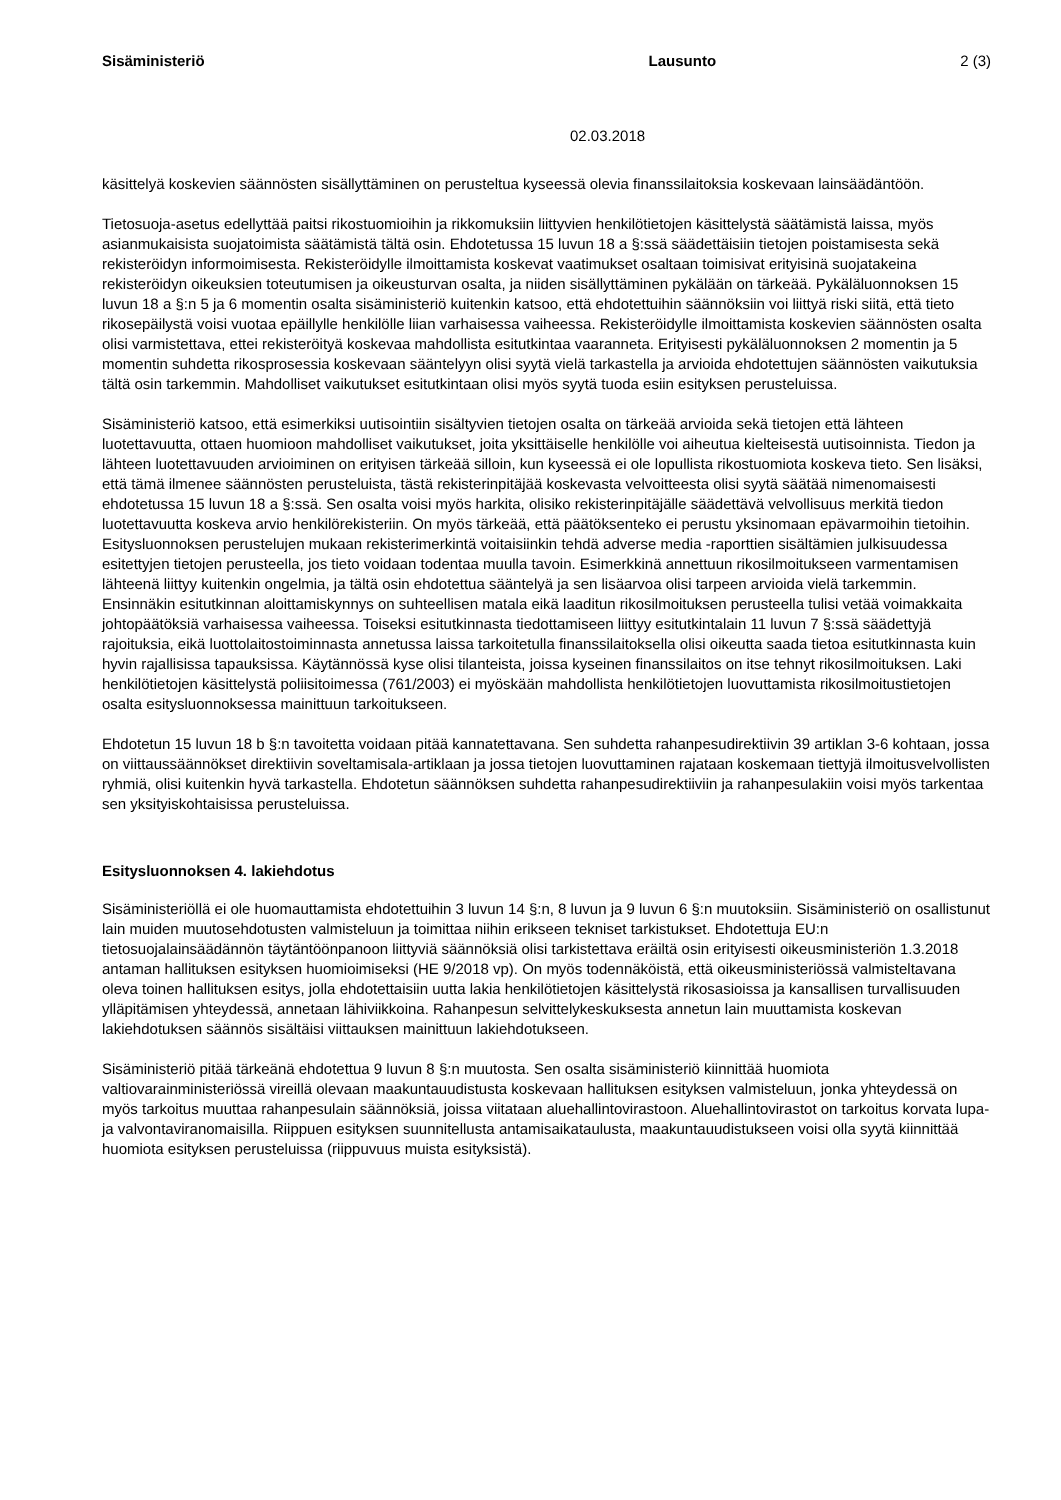Sisäministeriö Lausunto 2 (3)
02.03.2018
käsittelyä koskevien säännösten sisällyttäminen on perusteltua kyseessä olevia finanssilaitoksia koskevaan lainsäädäntöön.
Tietosuoja-asetus edellyttää paitsi rikostuomioihin ja rikkomuksiin liittyvien henkilötietojen käsittelystä säätämistä laissa, myös asianmukaisista suojatoimista säätämistä tältä osin. Ehdotetussa 15 luvun 18 a §:ssä säädettäisiin tietojen poistamisesta sekä rekisteröidyn informoimisesta. Rekisteröidylle ilmoittamista koskevat vaatimukset osaltaan toimisivat erityisinä suojatakeina rekisteröidyn oikeuksien toteutumisen ja oikeusturvan osalta, ja niiden sisällyttäminen pykälään on tärkeää. Pykäläluonnoksen 15 luvun 18 a §:n 5 ja 6 momentin osalta sisäministeriö kuitenkin katsoo, että ehdotettuihin säännöksiin voi liittyä riski siitä, että tieto rikosepäilystä voisi vuotaa epäillylle henkilölle liian varhaisessa vaiheessa. Rekisteröidylle ilmoittamista koskevien säännösten osalta olisi varmistettava, ettei rekisteröityä koskevaa mahdollista esitutkintaa vaaranneta. Erityisesti pykäläluonnoksen 2 momentin ja 5 momentin suhdetta rikosprosessia koskevaan sääntelyyn olisi syytä vielä tarkastella ja arvioida ehdotettujen säännösten vaikutuksia tältä osin tarkemmin. Mahdolliset vaikutukset esitutkintaan olisi myös syytä tuoda esiin esityksen perusteluissa.
Sisäministeriö katsoo, että esimerkiksi uutisointiin sisältyvien tietojen osalta on tärkeää arvioida sekä tietojen että lähteen luotettavuutta, ottaen huomioon mahdolliset vaikutukset, joita yksittäiselle henkilölle voi aiheutua kielteisestä uutisoinnista. Tiedon ja lähteen luotettavuuden arvioiminen on erityisen tärkeää silloin, kun kyseessä ei ole lopullista rikostuomiota koskeva tieto. Sen lisäksi, että tämä ilmenee säännösten perusteluista, tästä rekisterinpitäjää koskevasta velvoitteesta olisi syytä säätää nimenomaisesti ehdotetussa 15 luvun 18 a §:ssä. Sen osalta voisi myös harkita, olisiko rekisterinpitäjälle säädettävä velvollisuus merkitä tiedon luotettavuutta koskeva arvio henkilörekisteriin. On myös tärkeää, että päätöksenteko ei perustu yksinomaan epävarmoihin tietoihin. Esitysluonnoksen perustelujen mukaan rekisterimerkintä voitaisiinkin tehdä adverse media -raporttien sisältämien julkisuudessa esitettyjen tietojen perusteella, jos tieto voidaan todentaa muulla tavoin. Esimerkkinä annettuun rikosilmoitukseen varmentamisen lähteenä liittyy kuitenkin ongelmia, ja tältä osin ehdotettua sääntelyä ja sen lisäarvoa olisi tarpeen arvioida vielä tarkemmin. Ensinnäkin esitutkinnan aloittamiskynnys on suhteellisen matala eikä laaditun rikosilmoituksen perusteella tulisi vetää voimakkaita johtopäätöksiä varhaisessa vaiheessa. Toiseksi esitutkinnasta tiedottamiseen liittyy esitutkintalain 11 luvun 7 §:ssä säädettyjä rajoituksia, eikä luottolaitostoiminnasta annetussa laissa tarkoitetulla finanssilaitoksella olisi oikeutta saada tietoa esitutkinnasta kuin hyvin rajallisissa tapauksissa. Käytännössä kyse olisi tilanteista, joissa kyseinen finanssilaitos on itse tehnyt rikosilmoituksen. Laki henkilötietojen käsittelystä poliisitoimessa (761/2003) ei myöskään mahdollista henkilötietojen luovuttamista rikosilmoitustietojen osalta esitysluonnoksessa mainittuun tarkoitukseen.
Ehdotetun 15 luvun 18 b §:n tavoitetta voidaan pitää kannatettavana. Sen suhdetta rahanpesudirektiivin 39 artiklan 3-6 kohtaan, jossa on viittaussäännökset direktiivin soveltamisala-artiklaan ja jossa tietojen luovuttaminen rajataan koskemaan tiettyjä ilmoitusvelvollisten ryhmiä, olisi kuitenkin hyvä tarkastella. Ehdotetun säännöksen suhdetta rahanpesudirektiiviin ja rahanpesulakiin voisi myös tarkentaa sen yksityiskohtaisissa perusteluissa.
Esitysluonnoksen 4. lakiehdotus
Sisäministeriöllä ei ole huomauttamista ehdotettuihin 3 luvun 14 §:n, 8 luvun ja 9 luvun 6 §:n muutoksiin. Sisäministeriö on osallistunut lain muiden muutosehdotusten valmisteluun ja toimittaa niihin erikseen tekniset tarkistukset. Ehdotettuja EU:n tietosuojalainsäädännön täytäntöönpanoon liittyviä säännöksiä olisi tarkistettava eräiltä osin erityisesti oikeusministeriön 1.3.2018 antaman hallituksen esityksen huomioimiseksi (HE 9/2018 vp). On myös todennäköistä, että oikeusministeriössä valmisteltavana oleva toinen hallituksen esitys, jolla ehdotettaisiin uutta lakia henkilötietojen käsittelystä rikosasioissa ja kansallisen turvallisuuden ylläpitämisen yhteydessä, annetaan lähiviikkoina. Rahanpesun selvittelykeskuksesta annetun lain muuttamista koskevan lakiehdotuksen säännös sisältäisi viittauksen mainittuun lakiehdotukseen.
Sisäministeriö pitää tärkeänä ehdotettua 9 luvun 8 §:n muutosta. Sen osalta sisäministeriö kiinnittää huomiota valtiovarainministeriössä vireillä olevaan maakuntauudistusta koskevaan hallituksen esityksen valmisteluun, jonka yhteydessä on myös tarkoitus muuttaa rahanpesulain säännöksiä, joissa viitataan aluehallintovirastoon. Aluehallintovirastot on tarkoitus korvata lupa- ja valvontaviranomaisilla. Riippuen esityksen suunnitellusta antamisaikataulusta, maakuntauudistukseen voisi olla syytä kiinnittää huomiota esityksen perusteluissa (riippuvuus muista esityksistä).